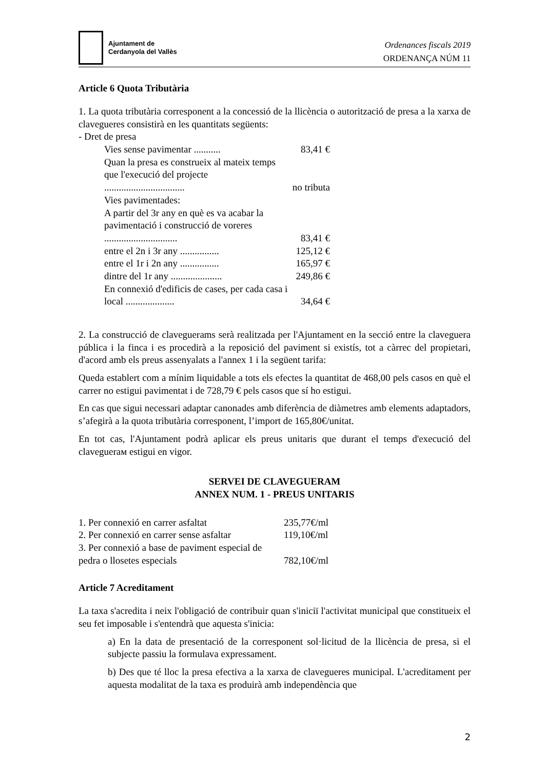Ajuntament de
Cerdanyola del Vallès
Ordenances fiscals 2019
ORDENANÇA NÚM 11
Article 6 Quota Tributària
1. La quota tributària corresponent a la concessió de la llicència o autorització de presa a la xarxa de clavegueres consistirà en les quantitats següents:
- Dret de presa
| Vies sense pavimentar ........... | 83,41 € |
| Quan la presa es construeix al mateix temps que l'execució del projecte ................................. | no tributa |
| Vies pavimentades: | |
| A partir del 3r any en què es va acabar la pavimentació i construcció de voreres .............................. | 83,41 € |
| entre el 2n i 3r any ................ | 125,12 € |
| entre el 1r i 2n any ................ | 165,97 € |
| dintre del 1r any ..................... | 249,86 € |
| En connexió d'edificis de cases, per cada casa i local .................... | 34,64 € |
2. La construcció de claveguerams serà realitzada per l'Ajuntament en la secció entre la claveguera pública i la finca i es procedirà a la reposició del paviment si existís, tot a càrrec del propietari, d'acord amb els preus assenyalats a l'annex 1 i la següent tarifa:
Queda establert com a mínim liquidable a tots els efectes la quantitat de 468,00 pels casos en què el carrer no estigui pavimentat i de 728,79 € pels casos que sí ho estigui.
En cas que sigui necessari adaptar canonades amb diferència de diàmetres amb elements adaptadors, s’afegirà a la quota tributària corresponent, l’import de 165,80€/unitat.
En tot cas, l'Ajuntament podrà aplicar els preus unitaris que durant el temps d'execució del claveguerам estigui en vigor.
SERVEI DE CLAVEGUERAM
ANNEX NUM. 1 - PREUS UNITARIS
| 1. Per connexió en carrer asfaltat | 235,77€/ml |
| 2. Per connexió en carrer sense asfaltar | 119,10€/ml |
| 3. Per connexió a base de paviment especial de pedra o llosetes especials | 782,10€/ml |
Article 7 Acreditament
La taxa s'acredita i neix l'obligació de contribuir quan s'iniciï l'activitat municipal que constitueix el seu fet imposable i s'entendrà que aquesta s'inicia:
a) En la data de presentació de la corresponent sol·licitud de la llicència de presa, si el subjecte passiu la formulava expressament.
b) Des que té lloc la presa efectiva a la xarxa de clavegueres municipal. L'acreditament per aquesta modalitat de la taxa es produirà amb independència que
2